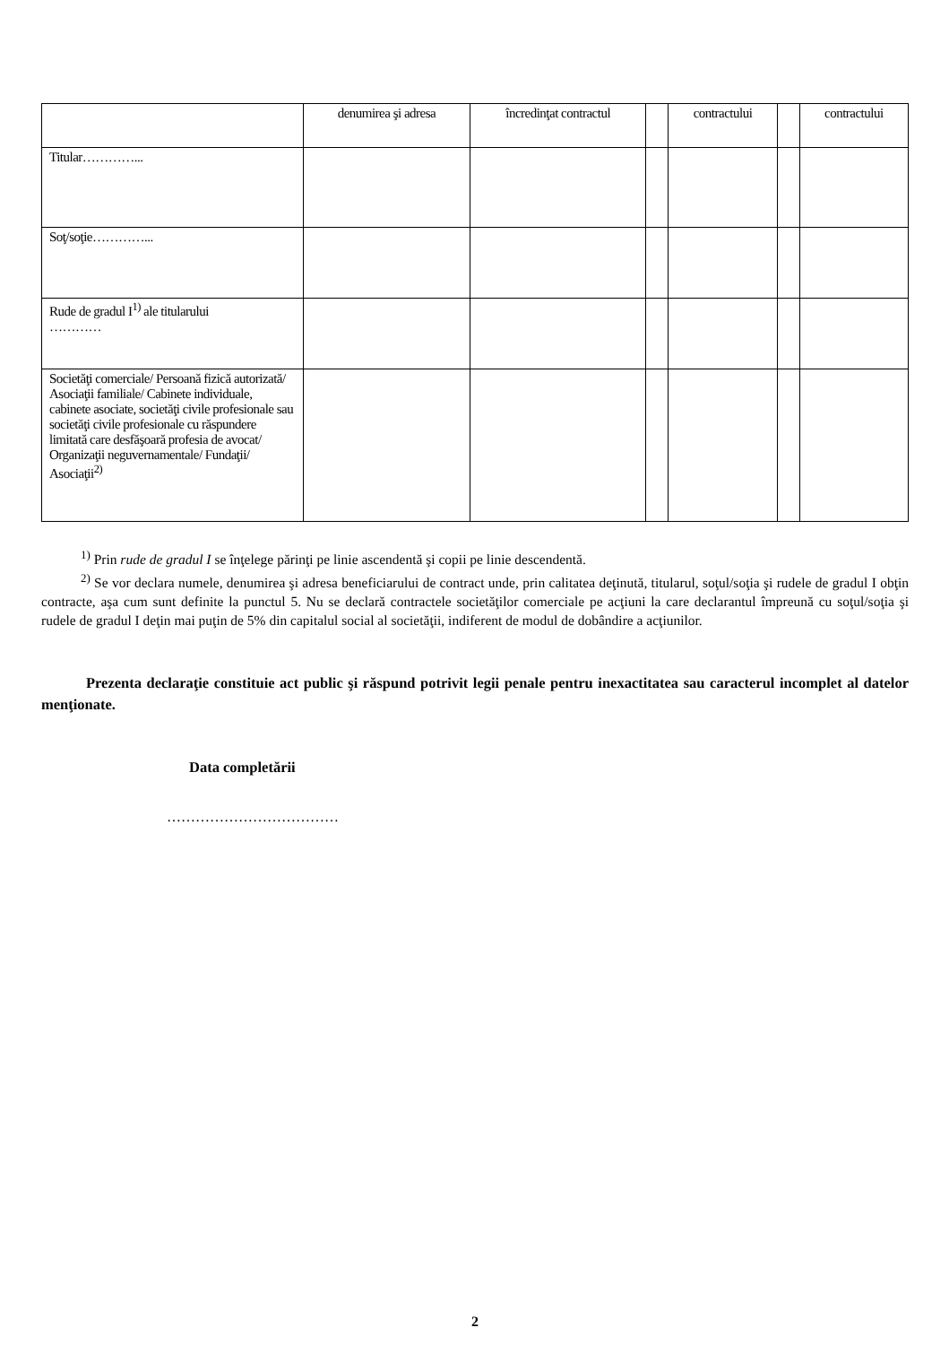| | denumirea şi adresa | încredinţat contractul | | contractului | | contractului |
| Titular…………... | | | | | | |
| Soţ/soţie…………... | | | | | | |
| Rude de gradul I<sup>1)</sup> ale titularului ………… | | | | | | |
| Societăţi comerciale/ Persoană fizică autorizată/ Asociaţii familiale/ Cabinete individuale, cabinete asociate, societăţi civile profesionale sau societăţi civile profesionale cu răspundere limitată care desfăşoară profesia de avocat/ Organizaţii neguvernamentale/ Fundaţii/ Asociaţii<sup>2)</sup> | | | | | | |
<sup>1)</sup> Prin rude de gradul I se înţelege părinţi pe linie ascendentă şi copii pe linie descendentă.
<sup>2)</sup> Se vor declara numele, denumirea şi adresa beneficiarului de contract unde, prin calitatea deţinută, titularul, soţul/soţia şi rudele de gradul I obţin contracte, aşa cum sunt definite la punctul 5. Nu se declară contractele societăţilor comerciale pe acţiuni la care declarantul împreună cu soţul/soţia şi rudele de gradul I deţin mai puţin de 5% din capitalul social al societăţii, indiferent de modul de dobândire a acţiunilor.
Prezenta declaraţie constituie act public şi răspund potrivit legii penale pentru inexactitatea sau caracterul incomplet al datelor menţionate.
Data completării
………………………………
2